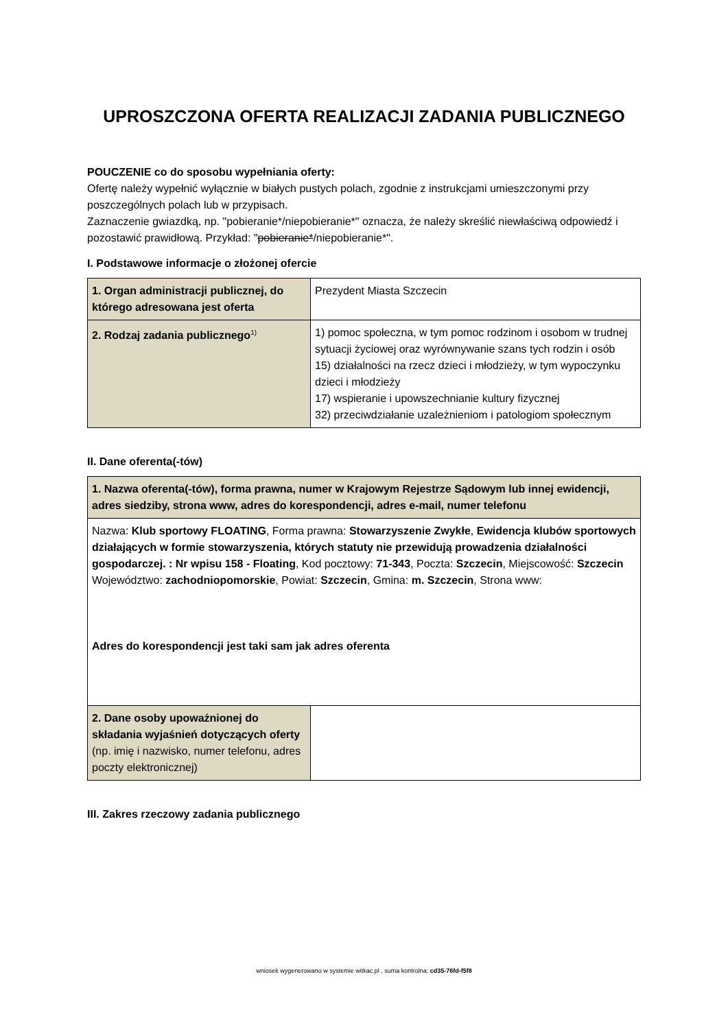UPROSZCZONA OFERTA REALIZACJI ZADANIA PUBLICZNEGO
POUCZENIE co do sposobu wypełniania oferty:
Ofertę należy wypełnić wyłącznie w białych pustych polach, zgodnie z instrukcjami umieszczonymi przy poszczególnych polach lub w przypisach.
Zaznaczenie gwiazdką, np. "pobieranie*/niepobieranie*" oznacza, że należy skreślić niewłaściwą odpowiedź i pozostawić prawidłową. Przykład: "pobieranie*/niepobieranie*".
I. Podstawowe informacje o złożonej ofercie
| 1. Organ administracji publicznej, do którego adresowana jest oferta | Prezydent Miasta Szczecin |
| 2. Rodzaj zadania publicznego<sup>1)</sup> | 1) pomoc społeczna, w tym pomoc rodzinom i osobom w trudnej sytuacji życiowej oraz wyrównywanie szans tych rodzin i osób 15) działalności na rzecz dzieci i młodzieży, w tym wypoczynku dzieci i młodzieży 17) wspieranie i upowszechnianie kultury fizycznej 32) przeciwdziałanie uzależnieniom i patologiom społecznym |
II. Dane oferenta(-tów)
| 1. Nazwa oferenta(-tów), forma prawna, numer w Krajowym Rejestrze Sądowym lub innej ewidencji, adres siedziby, strona www, adres do korespondencji, adres e-mail, numer telefonu | |
| Nazwa: Klub sportowy FLOATING , Forma prawna: Stowarzyszenie Zwykłe , Ewidencja klubów sportowych działających w formie stowarzyszenia, których statuty nie przewidują prowadzenia działalności gospodarczej. : Nr wpisu 158 - Floating , Kod pocztowy: 71-343 , Poczta: Szczecin , Miejscowość: Szczecin Województwo: zachodniopomorskie , Powiat: Szczecin , Gmina: m. Szczecin , Strona www: Adres do korespondencji jest taki sam jak adres oferenta | |
| 2. Dane osoby upoważnionej do składania wyjaśnień dotyczących oferty (np. imię i nazwisko, numer telefonu, adres poczty elektronicznej) | |
III. Zakres rzeczowy zadania publicznego
wniosek wygenerowano w systemie witkac.pl , suma kontrolna: cd35-76fd-f5f8